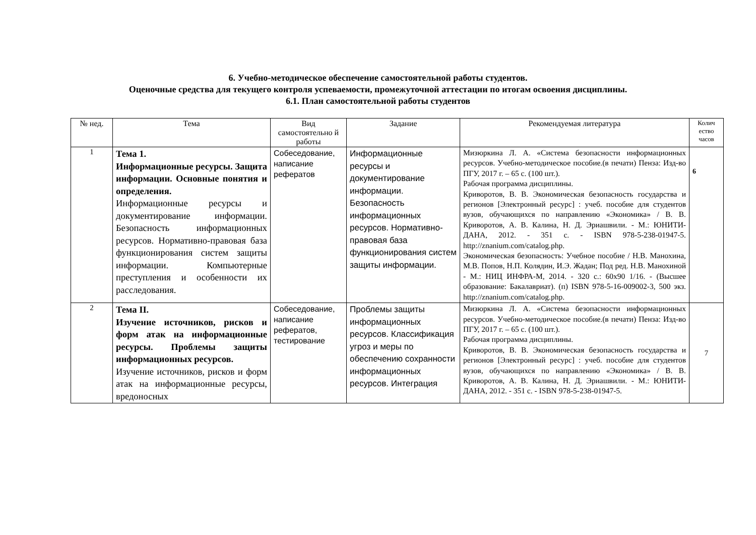6. Учебно-методическое обеспечение самостоятельной работы студентов.
Оценочные средства для текущего контроля успеваемости, промежуточной аттестации по итогам освоения дисциплины.
6.1. План самостоятельной работы студентов
| № нед. | Тема | Вид самостоятельно й работы | Задание | Рекомендуемая литература | Колич ество часов |
| --- | --- | --- | --- | --- | --- |
| 1 | Тема 1. Информационные ресурсы. Защита информации. Основные понятия и определения. Информационные ресурсы и документирование информации. Безопасность информационных ресурсов. Нормативно-правовая база функционирования систем защиты информации. Компьютерные преступления и особенности их расследования. | Собеседование, написание рефератов | Информационные ресурсы и документирование информации. Безопасность информационных ресурсов. Нормативно-правовая база функционирования систем защиты информации. | Мизюркина Л. А. «Система безопасности информационных ресурсов. Учебно-методическое пособие.(в печати) Пенза: Изд-во ПГУ, 2017 г. – 65 с. (100 шт.). Рабочая программа дисциплины. Криворотов, В. В. Экономическая безопасность государства и регионов [Электронный ресурс] : учеб. пособие для студентов вузов, обучающихся по направлению «Экономика» / В. В. Криворотов, А. В. Калина, Н. Д. Эриашвили. - М.: ЮНИТИ-ДАНА, 2012. - 351 с. - ISBN 978-5-238-01947-5. http://znanium.com/catalog.php . Экономическая безопасность: Учебное пособие / Н.В. Манохина, М.В. Попов, Н.П. Колядин, И.Э. Жадан; Под ред. Н.В. Манохиной - М.: НИЦ ИНФРА-М, 2014. - 320 с.: 60x90 1/16. - (Высшее образование: Бакалавриат). (п) ISBN 978-5-16-009002-3, 500 экз. http://znanium.com/catalog.php . | 6 |
| 2 | Тема II. Изучение источников, рисков и форм атак на информационные ресурсы. Проблемы защиты информационных ресурсов. Изучение источников, рисков и форм атак на информационные ресурсы, вредоносных | Собеседование, написание рефератов, тестирование | Проблемы защиты информационных ресурсов. Классификация угроз и меры по обеспечению сохранности информационных ресурсов. Интеграция | Мизюркина Л. А. «Система безопасности информационных ресурсов. Учебно-методическое пособие.(в печати) Пенза: Изд-во ПГУ, 2017 г. – 65 с. (100 шт.). Рабочая программа дисциплины. Криворотов, В. В. Экономическая безопасность государства и регионов [Электронный ресурс] : учеб. пособие для студентов вузов, обучающихся по направлению «Экономика» / В. В. Криворотов, А. В. Калина, Н. Д. Эриашвили. - М.: ЮНИТИ-ДАНА, 2012. - 351 с. - ISBN 978-5-238-01947-5. | 7 |